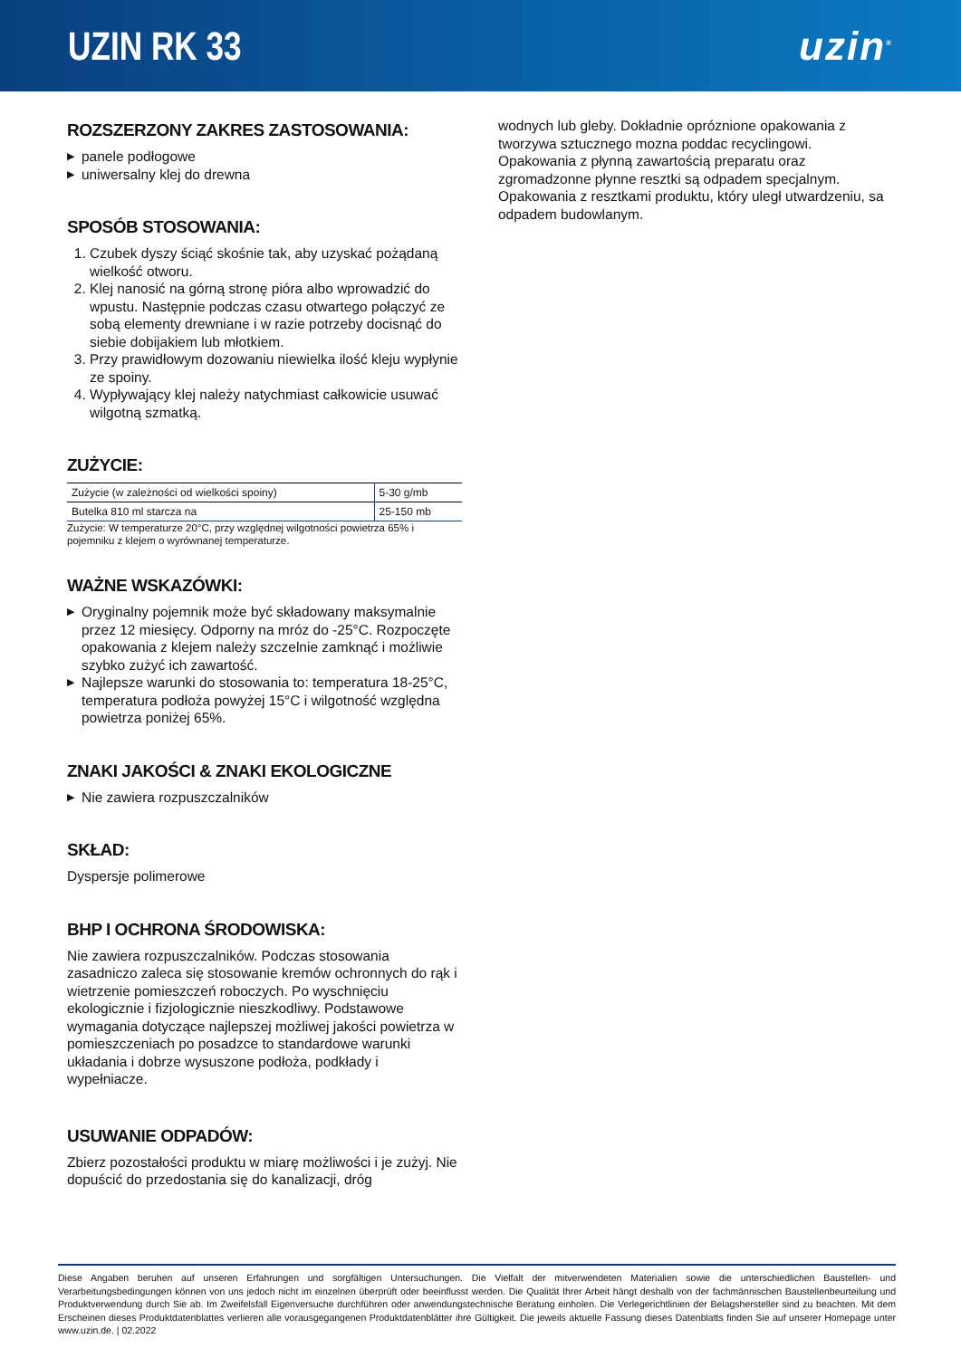UZIN RK 33 uzin<sup>®</sup>
ROZSZERZONY ZAKRES ZASTOSOWANIA:
▶ panele podłogowe
▶ uniwersalny klej do drewna
SPOSÓB STOSOWANIA:
1. Czubek dyszy ściąć skośnie tak, aby uzyskać pożądaną wielkość otworu.
2. Klej nanosić na górną stronę pióra albo wprowadzić do wpustu. Następnie podczas czasu otwartego połączyć ze sobą elementy drewniane i w razie potrzeby docisnąć do siebie dobijakiem lub młotkiem.
3. Przy prawidłowym dozowaniu niewielka ilość kleju wypłynie ze spoiny.
4. Wypływający klej należy natychmiast całkowicie usuwać wilgotną szmatką.
ZUŻYCIE:
| Zużycie (w zależności od wielkości spoiny) | 5-30 g/mb |
| Butelka 810 ml starcza na | 25-150 mb |
Zużycie: W temperaturze 20°C, przy względnej wilgotności powietrza 65% i pojemniku z klejem o wyrównanej temperaturze.
WAŻNE WSKAZÓWKI:
▶ Oryginalny pojemnik może być składowany maksymalnie przez 12 miesięcy. Odporny na mróz do -25°C. Rozpoczęte opakowania z klejem należy szczelnie zamknąć i możliwie szybko zużyć ich zawartość.
▶ Najlepsze warunki do stosowania to: temperatura 18-25°C, temperatura podłoża powyżej 15°C i wilgotność względna powietrza poniżej 65%.
ZNAKI JAKOŚCI & ZNAKI EKOLOGICZNE
▶ Nie zawiera rozpuszczalników
SKŁAD:
Dyspersje polimerowe
BHP I OCHRONA ŚRODOWISKA:
Nie zawiera rozpuszczalników. Podczas stosowania zasadniczo zaleca się stosowanie kremów ochronnych do rąk i wietrzenie pomieszczeń roboczych. Po wyschnięciu ekologicznie i fizjologicznie nieszkodliwy. Podstawowe wymagania dotyczące najlepszej możliwej jakości powietrza w pomieszczeniach po posadzce to standardowe warunki układania i dobrze wysuszone podłoża, podkłady i wypełniacze.
USUWANIE ODPADÓW:
Zbierz pozostałości produktu w miarę możliwości i je zużyj. Nie dopuścić do przedostania się do kanalizacji, dróg
wodnych lub gleby. Dokładnie opróznione opakowania z tworzywa sztucznego mozna poddac recyclingowi. Opakowania z płynną zawartością preparatu oraz zgromadzonne płynne resztki są odpadem specjalnym. Opakowania z resztkami produktu, który uległ utwardzeniu, sa odpadem budowlanym.
Diese Angaben beruhen auf unseren Erfahrungen und sorgfältigen Untersuchungen. Die Vielfalt der mitverwendeten Materialien sowie die unterschiedlichen Baustellen- und Verarbeitungsbedingungen können von uns jedoch nicht im einzelnen überprüft oder beeinflusst werden. Die Qualität Ihrer Arbeit hängt deshalb von der fachmännischen Baustellenbeurteilung und Produktverwendung durch Sie ab. Im Zweifelsfall Eigenversuche durchführen oder anwendungstechnische Beratung einholen. Die Verlegerichtlinien der Belagshersteller sind zu beachten. Mit dem Erscheinen dieses Produktdatenblattes verlieren alle vorausgegangenen Produktdatenblätter ihre Gültigkeit. Die jeweils aktuelle Fassung dieses Datenblatts finden Sie auf unserer Homepage unter www.uzin.de. | 02.2022